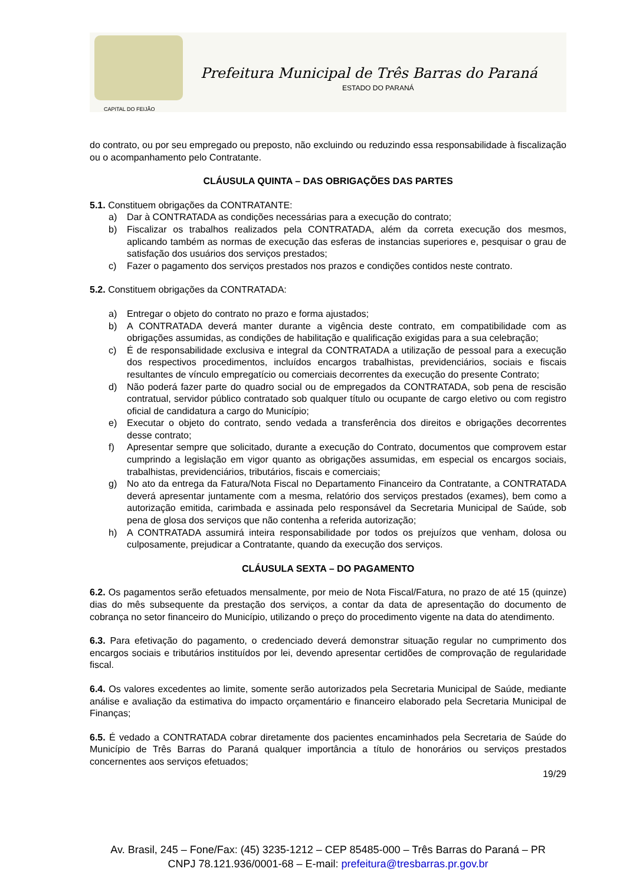Prefeitura Municipal de Três Barras do Paraná
ESTADO DO PARANÁ
CAPITAL DO FEIJÃO
do contrato, ou por seu empregado ou preposto, não excluindo ou reduzindo essa responsabilidade à fiscalização ou o acompanhamento pelo Contratante.
CLÁUSULA QUINTA – DAS OBRIGAÇÕES DAS PARTES
5.1. Constituem obrigações da CONTRATANTE:
a) Dar à CONTRATADA as condições necessárias para a execução do contrato;
b) Fiscalizar os trabalhos realizados pela CONTRATADA, além da correta execução dos mesmos, aplicando também as normas de execução das esferas de instancias superiores e, pesquisar o grau de satisfação dos usuários dos serviços prestados;
c) Fazer o pagamento dos serviços prestados nos prazos e condições contidos neste contrato.
5.2. Constituem obrigações da CONTRATADA:
a) Entregar o objeto do contrato no prazo e forma ajustados;
b) A CONTRATADA deverá manter durante a vigência deste contrato, em compatibilidade com as obrigações assumidas, as condições de habilitação e qualificação exigidas para a sua celebração;
c) É de responsabilidade exclusiva e integral da CONTRATADA a utilização de pessoal para a execução dos respectivos procedimentos, incluídos encargos trabalhistas, previdenciários, sociais e fiscais resultantes de vínculo empregatício ou comerciais decorrentes da execução do presente Contrato;
d) Não poderá fazer parte do quadro social ou de empregados da CONTRATADA, sob pena de rescisão contratual, servidor público contratado sob qualquer título ou ocupante de cargo eletivo ou com registro oficial de candidatura a cargo do Município;
e) Executar o objeto do contrato, sendo vedada a transferência dos direitos e obrigações decorrentes desse contrato;
f) Apresentar sempre que solicitado, durante a execução do Contrato, documentos que comprovem estar cumprindo a legislação em vigor quanto as obrigações assumidas, em especial os encargos sociais, trabalhistas, previdenciários, tributários, fiscais e comerciais;
g) No ato da entrega da Fatura/Nota Fiscal no Departamento Financeiro da Contratante, a CONTRATADA deverá apresentar juntamente com a mesma, relatório dos serviços prestados (exames), bem como a autorização emitida, carimbada e assinada pelo responsável da Secretaria Municipal de Saúde, sob pena de glosa dos serviços que não contenha a referida autorização;
h) A CONTRATADA assumirá inteira responsabilidade por todos os prejuízos que venham, dolosa ou culposamente, prejudicar a Contratante, quando da execução dos serviços.
CLÁUSULA SEXTA – DO PAGAMENTO
6.2. Os pagamentos serão efetuados mensalmente, por meio de Nota Fiscal/Fatura, no prazo de até 15 (quinze) dias do mês subsequente da prestação dos serviços, a contar da data de apresentação do documento de cobrança no setor financeiro do Município, utilizando o preço do procedimento vigente na data do atendimento.
6.3. Para efetivação do pagamento, o credenciado deverá demonstrar situação regular no cumprimento dos encargos sociais e tributários instituídos por lei, devendo apresentar certidões de comprovação de regularidade fiscal.
6.4. Os valores excedentes ao limite, somente serão autorizados pela Secretaria Municipal de Saúde, mediante análise e avaliação da estimativa do impacto orçamentário e financeiro elaborado pela Secretaria Municipal de Finanças;
6.5. É vedado a CONTRATADA cobrar diretamente dos pacientes encaminhados pela Secretaria de Saúde do Município de Três Barras do Paraná qualquer importância a título de honorários ou serviços prestados concernentes aos serviços efetuados;
19/29
Av. Brasil, 245 – Fone/Fax: (45) 3235-1212 – CEP 85485-000 – Três Barras do Paraná – PR
CNPJ 78.121.936/0001-68 – E-mail: prefeitura@tresbarras.pr.gov.br